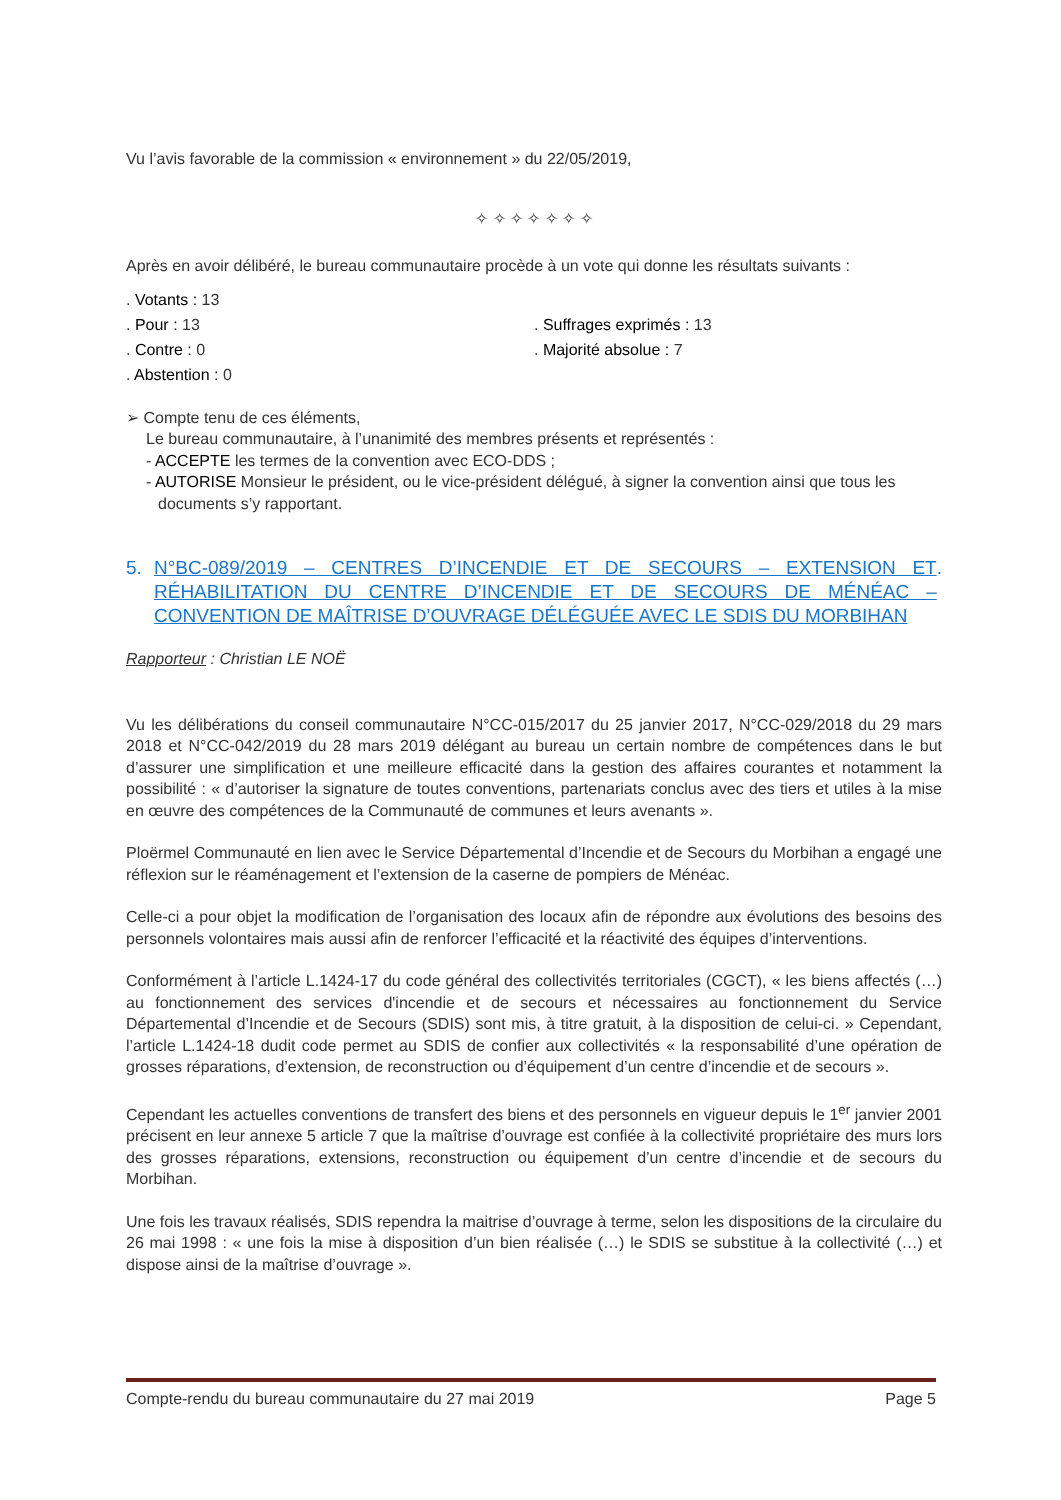Vu l’avis favorable de la commission « environnement » du 22/05/2019,
✧ ✧ ✧ ✧ ✧ ✧ ✧
Après en avoir délibéré, le bureau communautaire procède à un vote qui donne les résultats suivants :
. Votants : 13
. Pour : 13 . Suffrages exprimés : 13
. Contre : 0 . Majorité absolue : 7
. Abstention : 0
➢ Compte tenu de ces éléments,
Le bureau communautaire, à l’unanimité des membres présents et représentés :
- ACCEPTE les termes de la convention avec ECO-DDS ;
- AUTORISE Monsieur le président, ou le vice-président délégué, à signer la convention ainsi que tous les documents s’y rapportant.
5. N°BC-089/2019 – CENTRES D’INCENDIE ET DE SECOURS – EXTENSION ET RÉHABILITATION DU CENTRE D’INCENDIE ET DE SECOURS DE MÉNÉAC – CONVENTION DE MAÎTRISE D’OUVRAGE DÉLÉGUÉE AVEC LE SDIS DU MORBIHAN.
Rapporteur : Christian LE NOË
Vu les délibérations du conseil communautaire N°CC-015/2017 du 25 janvier 2017, N°CC-029/2018 du 29 mars 2018 et N°CC-042/2019 du 28 mars 2019 délégant au bureau un certain nombre de compétences dans le but d’assurer une simplification et une meilleure efficacité dans la gestion des affaires courantes et notamment la possibilité : « d’autoriser la signature de toutes conventions, partenariats conclus avec des tiers et utiles à la mise en œuvre des compétences de la Communauté de communes et leurs avenants ».
Ploërmel Communauté en lien avec le Service Départemental d’Incendie et de Secours du Morbihan a engagé une réflexion sur le réaménagement et l’extension de la caserne de pompiers de Ménéac.
Celle-ci a pour objet la modification de l’organisation des locaux afin de répondre aux évolutions des besoins des personnels volontaires mais aussi afin de renforcer l’efficacité et la réactivité des équipes d’interventions.
Conformément à l’article L.1424-17 du code général des collectivités territoriales (CGCT), « les biens affectés (…) au fonctionnement des services d'incendie et de secours et nécessaires au fonctionnement du Service Départemental d’Incendie et de Secours (SDIS) sont mis, à titre gratuit, à la disposition de celui-ci. » Cependant, l’article L.1424-18 dudit code permet au SDIS de confier aux collectivités « la responsabilité d’une opération de grosses réparations, d’extension, de reconstruction ou d’équipement d’un centre d’incendie et de secours ».
Cependant les actuelles conventions de transfert des biens et des personnels en vigueur depuis le 1<sup>er</sup> janvier 2001 précisent en leur annexe 5 article 7 que la maîtrise d’ouvrage est confiée à la collectivité propriétaire des murs lors des grosses réparations, extensions, reconstruction ou équipement d’un centre d’incendie et de secours du Morbihan.
Une fois les travaux réalisés, SDIS rependra la maitrise d’ouvrage à terme, selon les dispositions de la circulaire du 26 mai 1998 : « une fois la mise à disposition d’un bien réalisée (…) le SDIS se substitue à la collectivité (…) et dispose ainsi de la maîtrise d’ouvrage ».
Compte-rendu du bureau communautaire du 27 mai 2019 Page 5